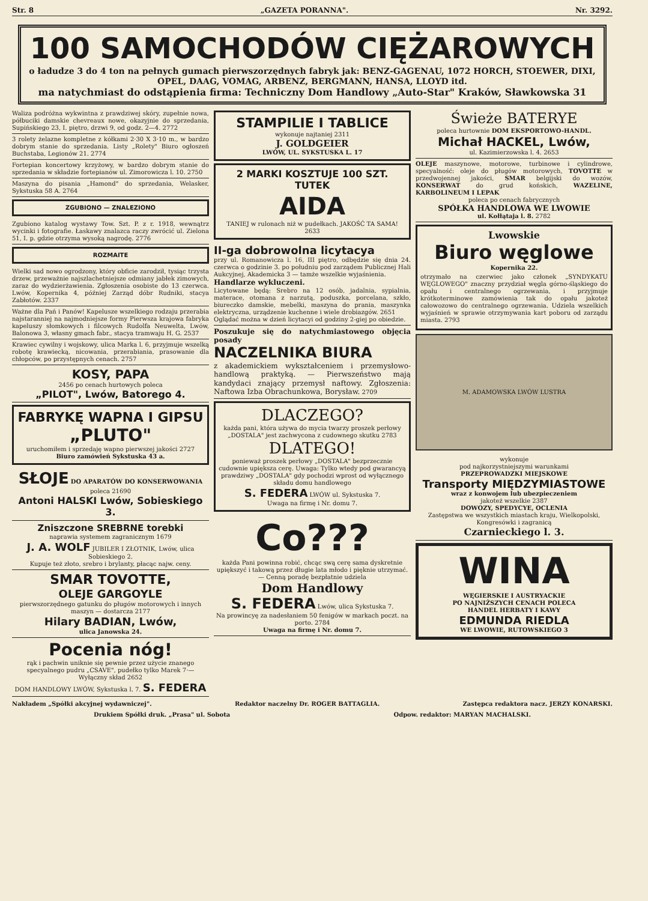Str. 8 „GAZETA PORANNA". Nr. 3292.
100 SAMOCHODÓW CIĘŻAROWYCH
o ładudze 3 do 4 ton na pełnych gumach pierwszorzędnych fabryk jak: BENZ-GAGENAU, 1072 HORCH, STOEWER, DIXI, OPEL, DAAG, VOMAG, ARBENZ, BERGMANN, HANSA, LLOYD itd.
ma natychmiast do odstąpienia firma: Techniczny Dom Handlowy „Auto-Star" Kraków, Sławkowska 31
Waliza podróżna wykwintna z prawdziwej skóry, zupełnie nowa, półbuciki damskie chevreaux nowe, okazyjnie do sprzedania, Supińskiego 23, I. piętro, drzwi 9, od godz. 2—4. 2772
3 rolety żelazne kompletne z kółkami 2·30 X 3·10 m., w bardzo dobrym stanie do sprzedania. Listy „Rolety" Biuro ogłoszeń Buchstaba, Legionów 21. 2774
Fortepian koncertowy krzyżowy, w bardzo dobrym stanie do sprzedania w składzie fortepianów ul. Zimorowicza l. 10. 2750
Maszyna do pisania „Hamond" do sprzedania, Welasker, Sykstuska 58 A. 2764
ZGUBIONO — ZNALEZIONO
Zgubiono katalog wystawy Tow. Szt. P. z r. 1918, wewnątrz wycinki i fotografie. Łaskawy znalazca raczy zwrócić ul. Zielona 51, I. p. gdzie otrzyma wysoką nagrodę. 2776
ROZMAITE
Wielki sad nowo ogrodzony, który obficie zarodził, tysiąc trzysta drzew, przeważnie najszlachetniejsze odmiany jabłek zimowych, zaraz do wydzierżawienia. Zgłoszenia osobiste do 13 czerwca. Lwów, Kopernika 4, później Zarząd dóbr Rudniki, stacya Zabłotów. 2337
Ważne dla Pań i Panów! Kapelusze wszelkiego rodzaju przerabia najstaranniej na najmodniejsze formy Pierwsza krajowa fabryka kapeluszy słomkowych i filcowych Rudolfa Neuwelta, Lwów, Balonowa 3, własny gmach fabr., stacya tramwaju H. G. 2537
Krawiec cywilny i wojskowy, ulica Marka l. 6, przyjmuje wszelką robotę krawiecką, nicowania, przerabiania, prasowanie dla chłopców, po przystępnych cenach. 2757
KOSY, PAPA
2456 po cenach hurtowych poleca
„PILOT", Lwów, Batorego 4.
FABRYKĘ WAPNA I GIPSU
„PLUTO"
uruchomiłem i sprzedaję wapno pierwszej jakości 2727
Biuro zamówień Sykstuska 43 a.
SŁOJE DO APARATÓW DO KONSERWOWANIA
poleca 21690
Antoni HALSKI Lwów, Sobieskiego 3.
Zniszczone SREBRNE torebki
naprawia systemem zagranicznym 1679
J. A. WOLF JUBILER I ZŁOTNIK, Lwów, ulica Sobieskiego 2.
Kupuje też złoto, srebro i brylanty, płacąc najw. ceny.
SMAR TOVOTTE,
OLEJE GARGOYLE
pierwszorzędnego gatunku do pługów motorowych i innych maszyn — dostarcza 2177
Hilary BADIAN, Lwów,
ulica Janowska 24.
Pocenia nóg!
rąk i pachwin uniknie się pewnie przez użycie znanego specyalnego pudru „CSAVE", pudełko tylko Marek 7·—
Wyłączny skład 2652
DOM HANDLOWY LWÓW, Sykstuska l. 7. S. FEDERA
STAMPILIE I TABLICE
wykonuje najtaniej 2311
J. GOLDGEIER
LWÓW, UL. SYKSTUSKA L. 17
2 MARKI KOSZTUJE 100 SZT. TUTEK
AIDA
TANIEJ w rulonach niż w pudełkach. JAKOŚĆ TA SAMA! 2633
II-ga dobrowolna licytacya
przy ul. Romanowicza l. 16, III piętro, odbędzie się dnia 24. czerwca o godzinie 3. po południu pod zarządem Publicznej Hali Aukcyjnej, Akademicka 3 — tamże wszelkie wyjaśnienia.
Handlarze wykluczeni.
Licytowane będą: Srebro na 12 osób, jadalnia, sypialnia, materace, otomana z narzutą, poduszka, porcelana, szkło, biureczko damskie, mebelki, maszyna do prania, maszynka elektryczna, urządzenie kuchenne i wiele drobiazgów. 2651
Oglądać można w dzień licytacyi od godziny 2-giej po obiedzie.
Poszukuje się do natychmiastowego objęcia posady
NACZELNIKA BIURA
z akademickiem wykształceniem i przemysłowo-handlową praktyką. — Pierwszeństwo mają kandydaci znający przemysł naftowy. Zgłoszenia: Naftowa Izba Obrachunkowa, Borysław. 2709
DLACZEGO?
każda pani, która używa do mycia twarzy proszek perłowy „DOSTALA" jest zachwycona z cudownego skutku 2783
DLATEGO!
ponieważ proszek perłowy „DOSTALA" bezprzecznie cudownie upiększa cerę. Uwaga: Tylko wtedy pod gwarancyą prawdziwy „DOSTALA" gdy pochodzi wprost od wyłącznego składu domu handlowego
S. FEDERA LWÓW ul. Sykstuska 7.
Uwaga na firmę i Nr. domu 7.
Co???
każda Pani powinna robić, chcąc swą cerę sama dyskretnie upiększyć i takową przez długie lata młodo i pięknie utrzymać. — Cenną poradę bezpłatnie udziela
Dom Handlowy
S. FEDERA Lwów, ulica Sykstuska 7.
Na prowincyę za nadesłaniem 50 fenigów w markach poczt. na porto. 2784
Uwaga na firmę i Nr. domu 7.
Świeże BATERYE
poleca hurtownie DOM EKSPORTOWO-HANDL.
Michał HACKEL, Lwów,
ul. Kazimierzowska l. 4. 2653
OLEJE maszynowe, motorowe, turbinowe i cylindrowe, specyalność: oleje do pługów motorowych, TOVOTTE w przedwojennej jakości, SMAR belgijski do wozów, KONSERWAT do grud końskich, WAZELINE, KARBOLINEUM I LEPAK
poleca po cenach fabrycznych
SPÓŁKA HANDLOWA WE LWOWIE
ul. Kołłątaja l. 8. 2782
Lwowskie
Biuro węglowe
Kopernika 22.
otrzymało na czerwiec jako członek „SYNDYKATU WĘGLOWEGO" znaczny przydział węgla górno-śląskiego do opału i centralnego ogrzewania, i przyjmuje krótkoterminowe zamówienia tak do opału jakoteż całowozowo do centralnego ogrzewania. Udziela wszelkich wyjaśnień w sprawie otrzymywania kart poboru od zarządu miasta. 2793
M. ADAMOWSKA LWÓW LUSTRA
wykonuje
pod najkorzystniejszymi warunkami
PRZEPROWADZKI MIEJSKOWE
Transporty MIĘDZYMIASTOWE
wraz z konwojem lub ubezpieczeniem
jakoteż wszelkie 2387
DOWOZY, SPEDYCYE, OCLENIA
Zastępstwa we wszystkich miastach kraju, Wielkopolski, Kongresówki i zagranicą
Czarnieckiego l. 3.
WINA
WĘGIERSKIE I AUSTRYACKIE
PO NAJNIŻSZYCH CENACH POLECA
HANDEL HERBATY I KAWY
EDMUNDA RIEDLA
WE LWOWIE, RUTOWSKIEGO 3
Nakładem „Spółki akcyjnej wydawniczej". Redaktor naczelny Dr. ROGER BATTAGLIA. Zastępca redaktora nacz. JERZY KONARSKI.
Drukiem Spółki druk. „Prasa" ul. Sobota Odpow. redaktor: MARYAN MACHALSKI.